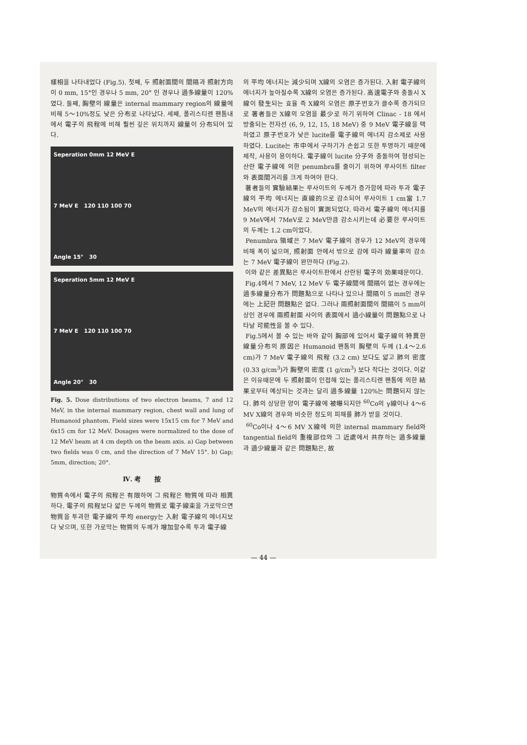樣相을 나타내었다 (Fig.5). 첫째, 두 照射面間의 間隔과 照射方向이 0 mm, 15°인 경우나 5 mm, 20° 인 경우나 過多線量이 120%였다. 둘째, 胸壁의 線量은 internal mammary region의 線量에 비해 5～10%정도 낮은 分布로 나타났다. 세째, 폴리스티렌 팬톰내에서 電子의 飛程에 비해 훨씬 깊은 위치까지 線量이 分布되어 있다.
Seperation 0mm 12 MeV E
7 MeV E 120 110 100 70
Angle 15° 30
Seperation 5mm 12 MeV E
7 MeV E 120 110 100 70
Angle 20° 30
Fig. 5. Dose distributions of two electron beams, 7 and 12 MeV, in the internal mammary region, chest wall and lung of Humanoid phantom. Field sizes were 15x15 cm for 7 MeV and 6x15 cm for 12 MeV. Dosages were normalized to the dose of 12 MeV beam at 4 cm depth on the beam axis. a) Gap between two fields was 0 cm, and the direction of 7 MeV 15°. b) Gap; 5mm, direction; 20°.
Ⅳ. 考 按
物質속에서 電子의 飛程은 有限하여 그 飛程은 物質에 따라 相異하다. 電子의 飛程보다 얇은 두께의 物質로 電子線束을 가로막으면 物質을 투과한 電子線의 平均 energy는 入射 電子線의 에너지보다 낮으며, 또한 가로막는 物質의 두께가 增加할수록 투과 電子線
의 平均 에너지는 減少되며 X線의 오염은 증가된다. 入射 電子線의 에너지가 높아질수록 X線의 오염은 증가된다. 高速電子와 충돌시 X線이 發生되는 효율 즉 X線의 오염은 原子번호가 클수록 증가되므로 著者들은 X線의 오염을 最少로 하기 위하여 Clinac - 18 에서 방출되는 전자선 (6, 9, 12, 15, 18 MeV) 중 9 MeV 電子線을 택하였고 原子번호가 낮은 lucite를 電子線의 에너지 감소제로 사용하였다. Lucite는 市中에서 구하기가 손쉽고 또한 투명하기 때문에 제작, 사용이 용이하다. 電子線이 lucite 分子와 충돌하여 형성되는 산란 電子線에 의한 penumbra를 줄이기 위하여 루사이트 filter 와 表面間거리를 크게 하여야 한다.
著者들의 實驗結果는 루사이트의 두께가 증가함에 따라 투과 電子線의 平均 에너지는 直線的으로 감소되어 루사이트 1 cm當 1.7 MeV의 에너지가 감소됨이 實測되었다. 따라서 電子線의 에너지를 9 MeV에서 7MeV로 2 MeV만큼 감소시키는데 必要한 루사이트의 두께는 1.2 cm이었다.
Penumbra 領域은 7 MeV 電子線의 경우가 12 MeV의 경우에 비해 폭이 넓으며, 照射面 안에서 밖으로 감에 따라 線量率의 감소는 7 MeV 電子線이 완만하다 (Fig.2).
이와 같은 差異點은 루사이트판에서 산란된 電子의 効果때문이다.
Fig.4에서 7 MeV, 12 MeV 두 電子線間에 間隔이 없는 경우에는 過多線量分布가 問題點으로 나타나 있으나 間隔이 5 mm인 경우에는 上記한 問題點은 없다. 그러나 兩照射面間의 間隔이 5 mm이상인 경우에 兩照射面 사이의 表面에서 過小線量이 問題點으로 나타날 可能性을 볼 수 있다.
Fig.5에서 볼 수 있는 바와 같이 胸部에 있어서 電子線의 特異한 線量分布의 原因은 Humanoid 팬톰의 胸壁의 두께 (1.4～2.6 cm)가 7 MeV 電子線의 飛程 (3.2 cm) 보다도 얇고 肺의 密度 (0.33 g/cm<sup>3</sup>)가 胸壁의 密度 (1 g/cm<sup>3</sup>) 보다 작다는 것이다. 이같은 이유때문에 두 照射面이 인접해 있는 폴리스티렌 팬톰에 의한 結果로부터 예상되는 것과는 달리 過多線量 120%는 問題되지 않는다. 肺의 상당한 양이 電子線에 被曝되지만 <sup>60</sup>Co의 γ線이나 4～6 MV X線의 경우와 비슷한 정도의 피해를 肺가 받을 것이다.
<sup>60</sup>Co이나 4～6 MV X線에 의한 internal mammary field와 tangential field의 重複部位와 그 近處에서 共存하는 過多線量과 過少線量과 같은 問題點은, 故
— 44 —